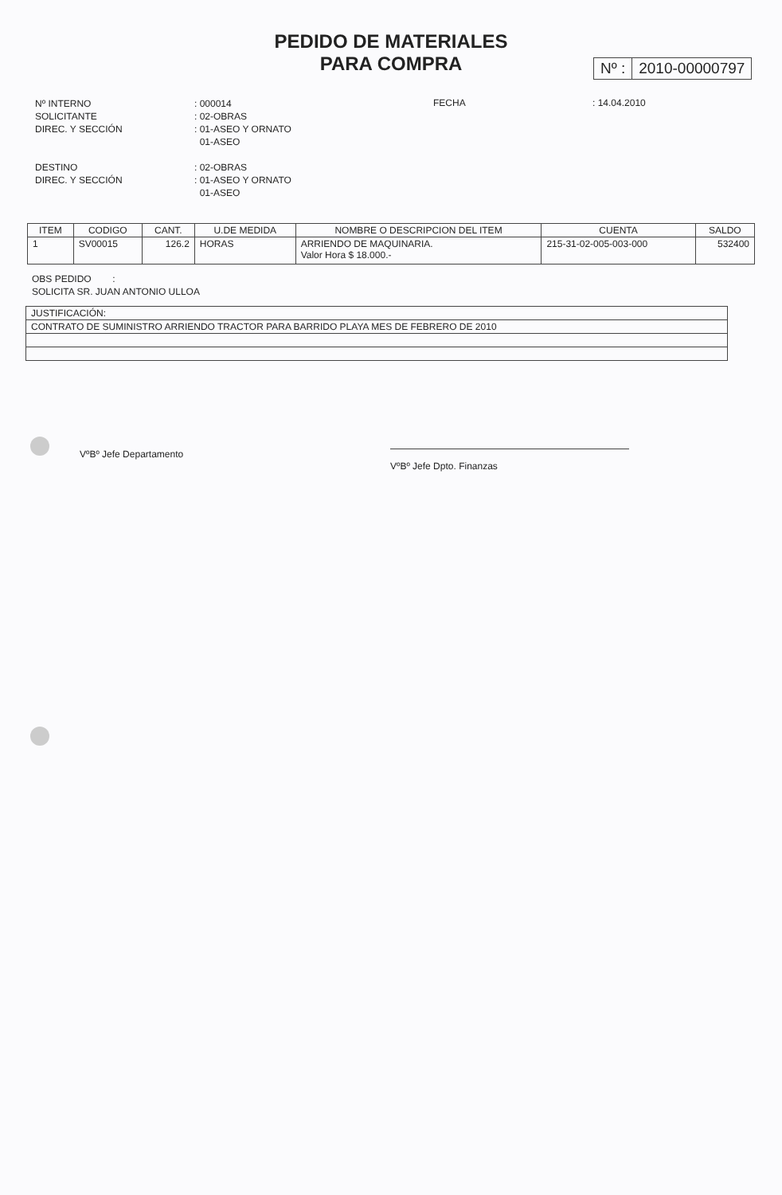PEDIDO DE MATERIALES
PARA COMPRA
Nº : 2010-00000797
Nº INTERNO
SOLICITANTE
DIREC. Y SECCIÓN
: 000014
: 02-OBRAS
: 01-ASEO Y ORNATO
01-ASEO
FECHA : 14.04.2010
DESTINO
DIREC. Y SECCIÓN
: 02-OBRAS
: 01-ASEO Y ORNATO
01-ASEO
| ITEM | CODIGO | CANT. | U.DE MEDIDA | NOMBRE O DESCRIPCION DEL ITEM | CUENTA | SALDO |
| --- | --- | --- | --- | --- | --- | --- |
| 1 | SV00015 | 126.2 | HORAS | ARRIENDO DE MAQUINARIA. Valor Hora $ 18.000.- | 215-31-02-005-003-000 | 532400 |
OBS PEDIDO :
SOLICITA SR. JUAN ANTONIO ULLOA
JUSTIFICACIÓN:
CONTRATO DE SUMINISTRO ARRIENDO TRACTOR PARA BARRIDO PLAYA MES DE FEBRERO DE 2010
VºBº Jefe Departamento
VºBº Jefe Dpto. Finanzas